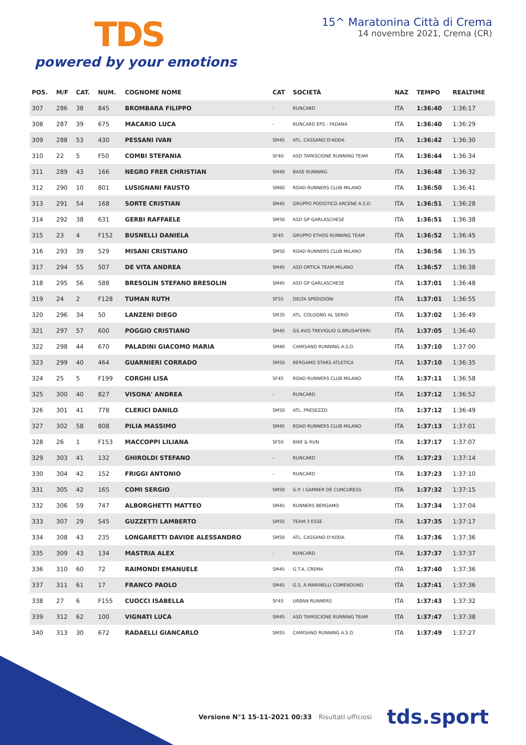TDS
powered by your emotions
15^ Maratonina Città di Crema
14 novembre 2021, Crema (CR)
| POS. | M/F | CAT. | NUM. | COGNOME NOME | CAT | SOCIETÀ | NAZ | TEMPO | REALTIME |
| --- | --- | --- | --- | --- | --- | --- | --- | --- | --- |
| 307 | 286 | 38 | 845 | BROMBARA FILIPPO | - | RUNCARD | ITA | 1:36:40 | 1:36:17 |
| 308 | 287 | 39 | 675 | MACARIO LUCA | - | RUNCARD EPS - FADANÀ | ITA | 1:36:40 | 1:36:29 |
| 309 | 288 | 53 | 430 | PESSANI IVAN | SM45 | ATL. CASSANO D'ADDA | ITA | 1:36:42 | 1:36:30 |
| 310 | 22 | 5 | F50 | COMBI STEFANIA | SF40 | ASD TAPASCIONE RUNNING TEAM | ITA | 1:36:44 | 1:36:34 |
| 311 | 289 | 43 | 166 | NEGRO FRER CHRISTIAN | SM40 | BASE RUNNING | ITA | 1:36:48 | 1:36:32 |
| 312 | 290 | 10 | 801 | LUSIGNANI FAUSTO | SM60 | ROAD RUNNERS CLUB MILANO | ITA | 1:36:50 | 1:36:41 |
| 313 | 291 | 54 | 168 | SORTE CRISTIAN | SM45 | GRUPPO PODISTICO ARCENE A.S.D. | ITA | 1:36:51 | 1:36:28 |
| 314 | 292 | 38 | 631 | GERBI RAFFAELE | SM50 | ASD GP GARLASCHESE | ITA | 1:36:51 | 1:36:38 |
| 315 | 23 | 4 | F152 | BUSNELLI DANIELA | SF45 | GRUPPO ETHOS RUNNING TEAM | ITA | 1:36:52 | 1:36:45 |
| 316 | 293 | 39 | 529 | MISANI CRISTIANO | SM50 | ROAD RUNNERS CLUB MILANO | ITA | 1:36:56 | 1:36:35 |
| 317 | 294 | 55 | 507 | DE VITA ANDREA | SM45 | ASD ORTICA TEAM MILANO | ITA | 1:36:57 | 1:36:38 |
| 318 | 295 | 56 | 588 | BRESOLIN STEFANO BRESOLIN | SM45 | ASD GP GARLASCHESE | ITA | 1:37:01 | 1:36:48 |
| 319 | 24 | 2 | F128 | TUMAN RUTH | SF55 | DELTA SPEDIZIONI | ITA | 1:37:01 | 1:36:55 |
| 320 | 296 | 34 | 50 | LANZENI DIEGO | SM35 | ATL. COLOGNO AL SERIO | ITA | 1:37:02 | 1:36:49 |
| 321 | 297 | 57 | 600 | POGGIO CRISTIANO | SM45 | GS AVIS TREVIGLIO G.BRUSAFERRI | ITA | 1:37:05 | 1:36:40 |
| 322 | 298 | 44 | 670 | PALADINI GIACOMO MARIA | SM40 | CAMISANO RUNNING A.S.D. | ITA | 1:37:10 | 1:37:00 |
| 323 | 299 | 40 | 464 | GUARNIERI CORRADO | SM50 | BERGAMO STARS ATLETICA | ITA | 1:37:10 | 1:36:35 |
| 324 | 25 | 5 | F199 | CORGHI LISA | SF45 | ROAD RUNNERS CLUB MILANO | ITA | 1:37:11 | 1:36:58 |
| 325 | 300 | 40 | 827 | VISONA' ANDREA | - | RUNCARD | ITA | 1:37:12 | 1:36:52 |
| 326 | 301 | 41 | 778 | CLERICI DANILO | SM50 | ATL. PRESEZZO | ITA | 1:37:12 | 1:36:49 |
| 327 | 302 | 58 | 808 | PILIA MASSIMO | SM45 | ROAD RUNNERS CLUB MILANO | ITA | 1:37:13 | 1:37:01 |
| 328 | 26 | 1 | F153 | MACCOPPI LILIANA | SF50 | BIKE & RUN | ITA | 1:37:17 | 1:37:07 |
| 329 | 303 | 41 | 132 | GHIROLDI STEFANO | - | RUNCARD | ITA | 1:37:23 | 1:37:14 |
| 330 | 304 | 42 | 152 | FRIGGI ANTONIO | - | RUNCARD | ITA | 1:37:23 | 1:37:10 |
| 331 | 305 | 42 | 165 | COMI SERGIO | SM50 | G.P. I GAMBER DE CUNCURESS | ITA | 1:37:32 | 1:37:15 |
| 332 | 306 | 59 | 747 | ALBORGHETTI MATTEO | SM45 | RUNNERS BERGAMO | ITA | 1:37:34 | 1:37:04 |
| 333 | 307 | 29 | 545 | GUZZETTI LAMBERTO | SM55 | TEAM 3 ESSE | ITA | 1:37:35 | 1:37:17 |
| 334 | 308 | 43 | 235 | LONGARETTI DAVIDE ALESSANDRO | SM50 | ATL. CASSANO D'ADDA | ITA | 1:37:36 | 1:37:36 |
| 335 | 309 | 43 | 134 | MASTRIA ALEX | - | RUNCARD | ITA | 1:37:37 | 1:37:37 |
| 336 | 310 | 60 | 72 | RAIMONDI EMANUELE | SM45 | G.T.A. CREMA | ITA | 1:37:40 | 1:37:36 |
| 337 | 311 | 61 | 17 | FRANCO PAOLO | SM45 | G.S. A.MARINELLI COMENDUNO | ITA | 1:37:41 | 1:37:36 |
| 338 | 27 | 6 | F155 | CUOCCI ISABELLA | SF45 | URBAN RUNNERS | ITA | 1:37:43 | 1:37:32 |
| 339 | 312 | 62 | 100 | VIGNATI LUCA | SM45 | ASD TAPASCIONE RUNNING TEAM | ITA | 1:37:47 | 1:37:38 |
| 340 | 313 | 30 | 672 | RADAELLI GIANCARLO | SM55 | CAMISANO RUNNING A.S.D. | ITA | 1:37:49 | 1:37:27 |
Versione N°1 15-11-2021 00:33 Risultati ufficiosi tds.sport